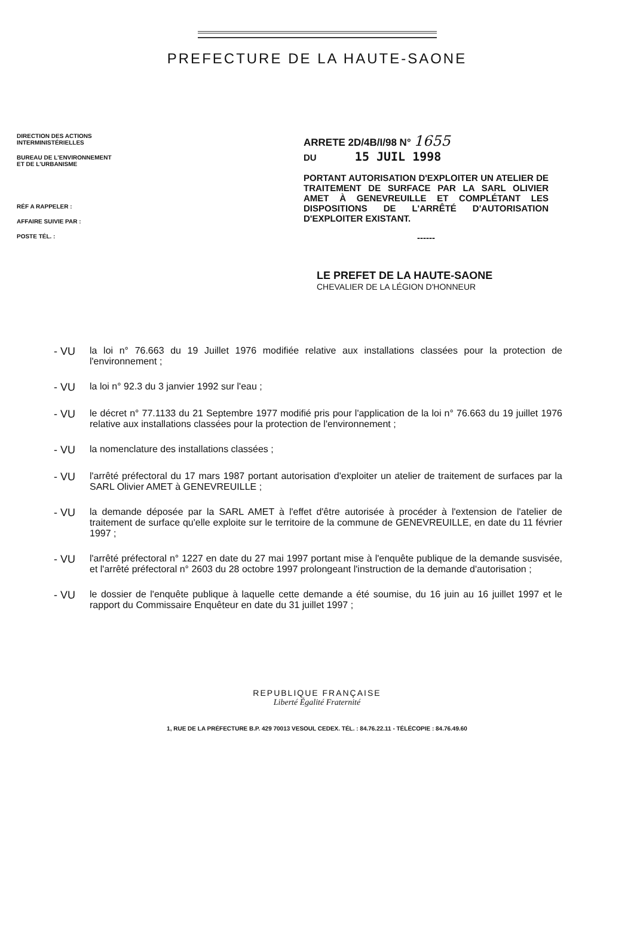PREFECTURE DE LA HAUTE-SAONE
DIRECTION DES ACTIONS
INTERMINISTÉRIELLES
BUREAU DE L'ENVIRONNEMENT
ET DE L'URBANISME
RÉF A RAPPELER :
AFFAIRE SUIVIE PAR :
POSTE TÉL. :
ARRETE 2D/4B/I/98 N° 1655
DU 15 JUIL 1998
PORTANT AUTORISATION D'EXPLOITER UN ATELIER DE TRAITEMENT DE SURFACE PAR LA SARL OLIVIER AMET À GENEVREUILLE ET COMPLÉTANT LES DISPOSITIONS DE L'ARRÊTÉ D'AUTORISATION D'EXPLOITER EXISTANT.
------
LE PREFET DE LA HAUTE-SAONE
CHEVALIER DE LA LÉGION D'HONNEUR
- VU la loi n° 76.663 du 19 Juillet 1976 modifiée relative aux installations classées pour la protection de l'environnement ;
- VU la loi n° 92.3 du 3 janvier 1992 sur l'eau ;
- VU le décret n° 77.1133 du 21 Septembre 1977 modifié pris pour l'application de la loi n° 76.663 du 19 juillet 1976 relative aux installations classées pour la protection de l'environnement ;
- VU la nomenclature des installations classées ;
- VU l'arrêté préfectoral du 17 mars 1987 portant autorisation d'exploiter un atelier de traitement de surfaces par la SARL Olivier AMET à GENEVREUILLE ;
- VU la demande déposée par la SARL AMET à l'effet d'être autorisée à procéder à l'extension de l'atelier de traitement de surface qu'elle exploite sur le territoire de la commune de GENEVREUILLE, en date du 11 février 1997 ;
- VU l'arrêté préfectoral n° 1227 en date du 27 mai 1997 portant mise à l'enquête publique de la demande susvisée, et l'arrêté préfectoral n° 2603 du 28 octobre 1997 prolongeant l'instruction de la demande d'autorisation ;
- VU le dossier de l'enquête publique à laquelle cette demande a été soumise, du 16 juin au 16 juillet 1997 et le rapport du Commissaire Enquêteur en date du 31 juillet 1997 ;
REPUBLIQUE FRANÇAISE
Liberté Égalité Fraternité
1, RUE DE LA PRÉFECTURE B.P. 429 70013 VESOUL CEDEX. TÉL. : 84.76.22.11 - TÉLÉCOPIE : 84.76.49.60